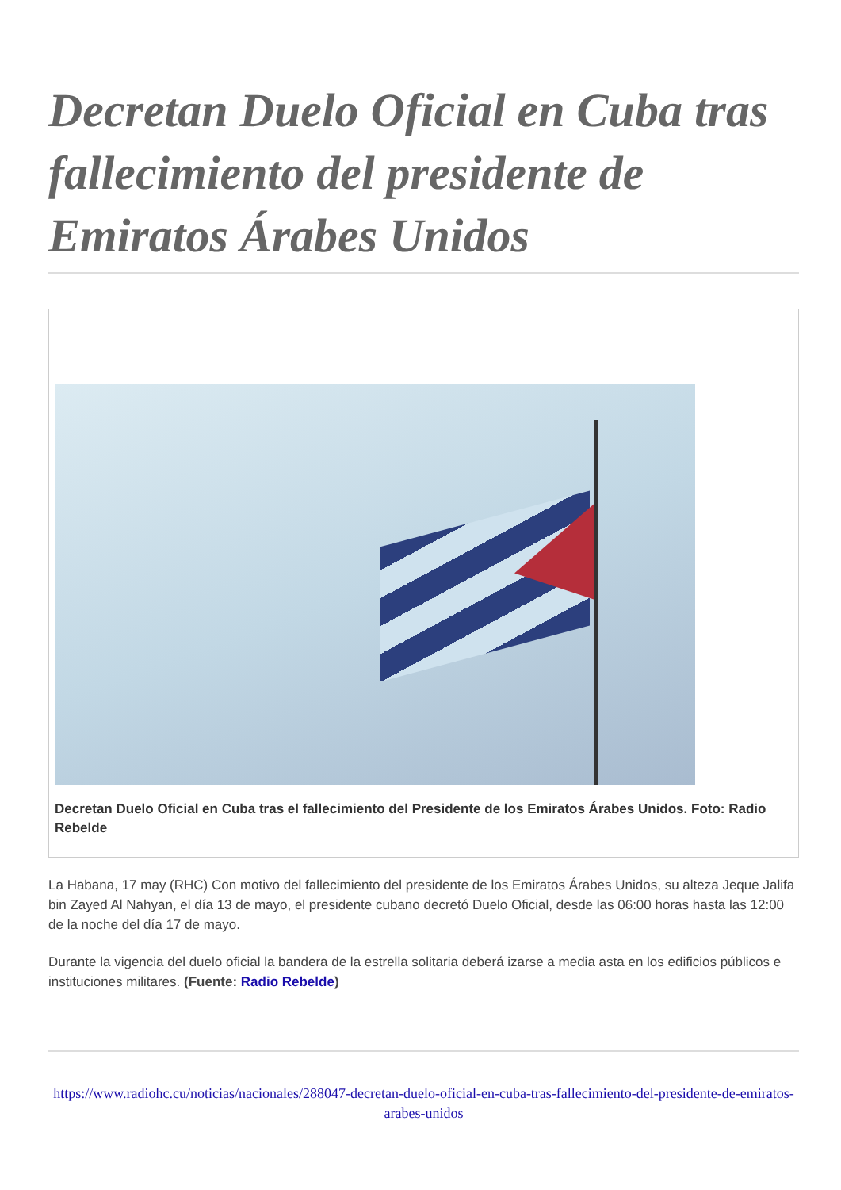Decretan Duelo Oficial en Cuba tras fallecimiento del presidente de Emiratos Árabes Unidos
Decretan Duelo Oficial en Cuba tras el fallecimiento del Presidente de los Emiratos Árabes Unidos. Foto: Radio Rebelde
La Habana, 17 may (RHC) Con motivo del fallecimiento del presidente de los Emiratos Árabes Unidos, su alteza Jeque Jalifa bin Zayed Al Nahyan, el día 13 de mayo, el presidente cubano decretó Duelo Oficial, desde las 06:00 horas hasta las 12:00 de la noche del día 17 de mayo.
Durante la vigencia del duelo oficial la bandera de la estrella solitaria deberá izarse a media asta en los edificios públicos e instituciones militares. (Fuente: Radio Rebelde)
https://www.radiohc.cu/noticias/nacionales/288047-decretan-duelo-oficial-en-cuba-tras-fallecimiento-del-presidente-de-emiratos-arabes-unidos